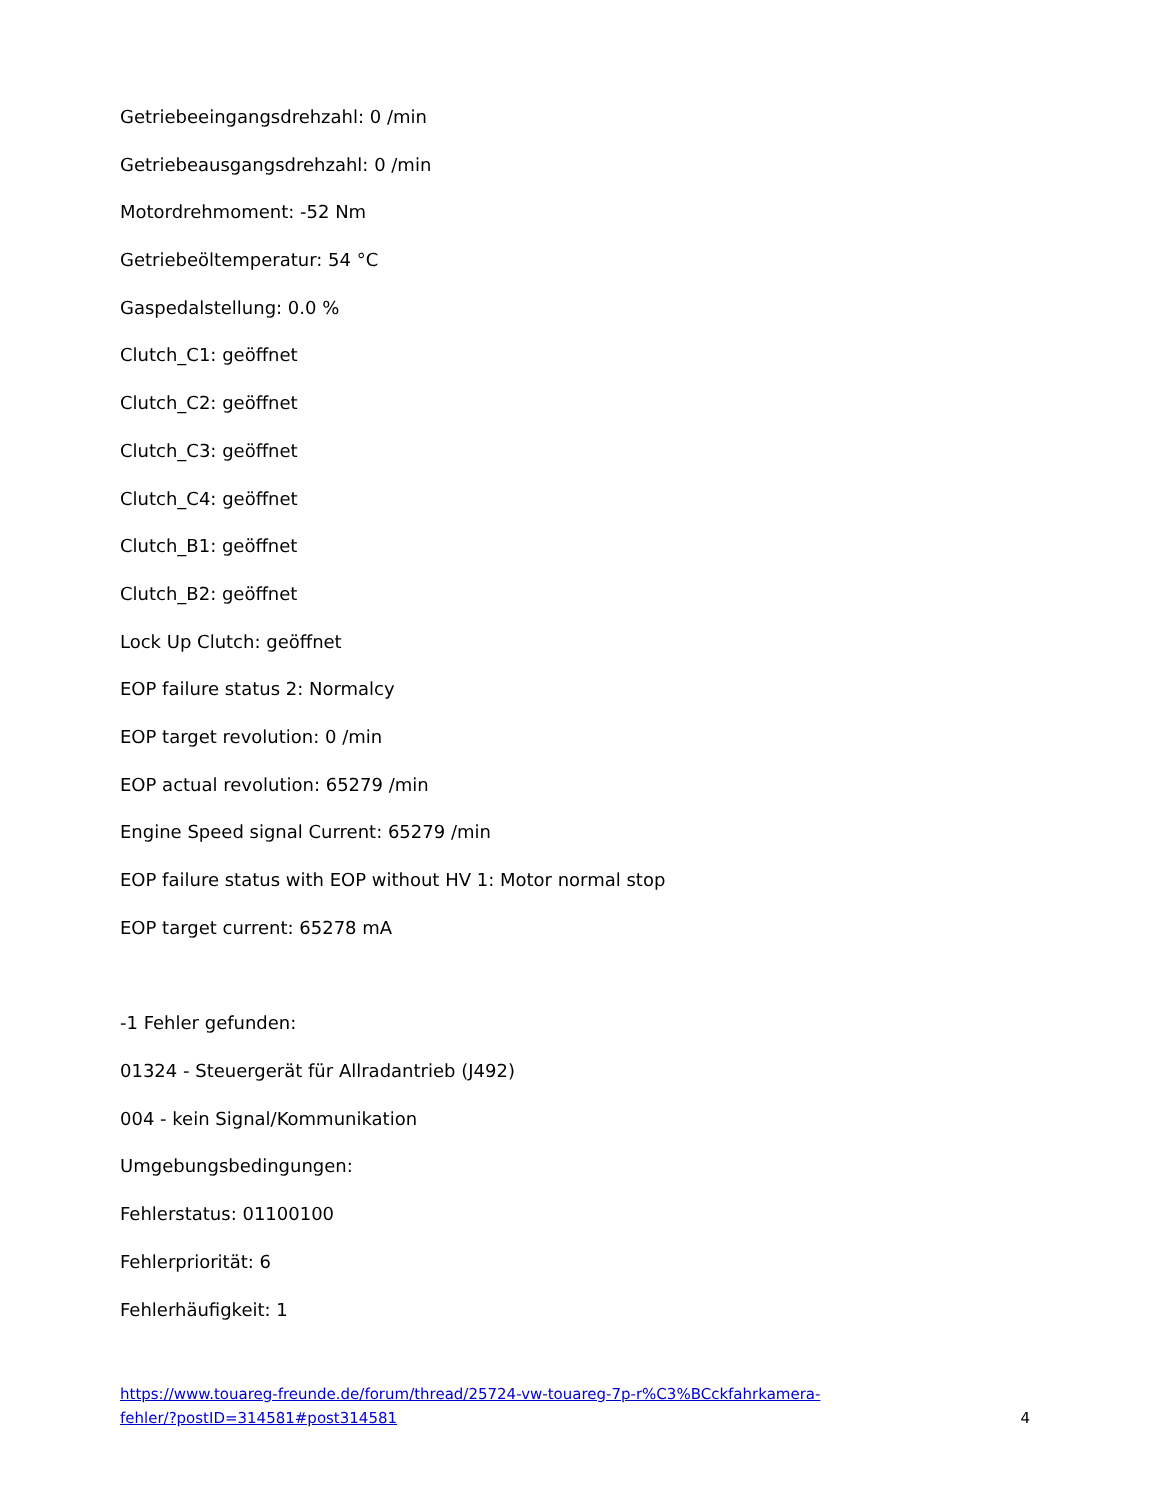Getriebeeingangsdrehzahl: 0 /min
Getriebeausgangsdrehzahl: 0 /min
Motordrehmoment: -52 Nm
Getriebeöltemperatur: 54 °C
Gaspedalstellung: 0.0 %
Clutch_C1: geöffnet
Clutch_C2: geöffnet
Clutch_C3: geöffnet
Clutch_C4: geöffnet
Clutch_B1: geöffnet
Clutch_B2: geöffnet
Lock Up Clutch: geöffnet
EOP failure status 2: Normalcy
EOP target revolution: 0 /min
EOP actual revolution: 65279 /min
Engine Speed signal Current: 65279 /min
EOP failure status with EOP without HV 1: Motor normal stop
EOP target current: 65278 mA
-1 Fehler gefunden:
01324 - Steuergerät für Allradantrieb (J492)
004 - kein Signal/Kommunikation
Umgebungsbedingungen:
Fehlerstatus: 01100100
Fehlerpriorität: 6
Fehlerhäufigkeit: 1
https://www.touareg-freunde.de/forum/thread/25724-vw-touareg-7p-r%C3%BCckfahrkamera-
fehler/?postID=314581#post314581 4